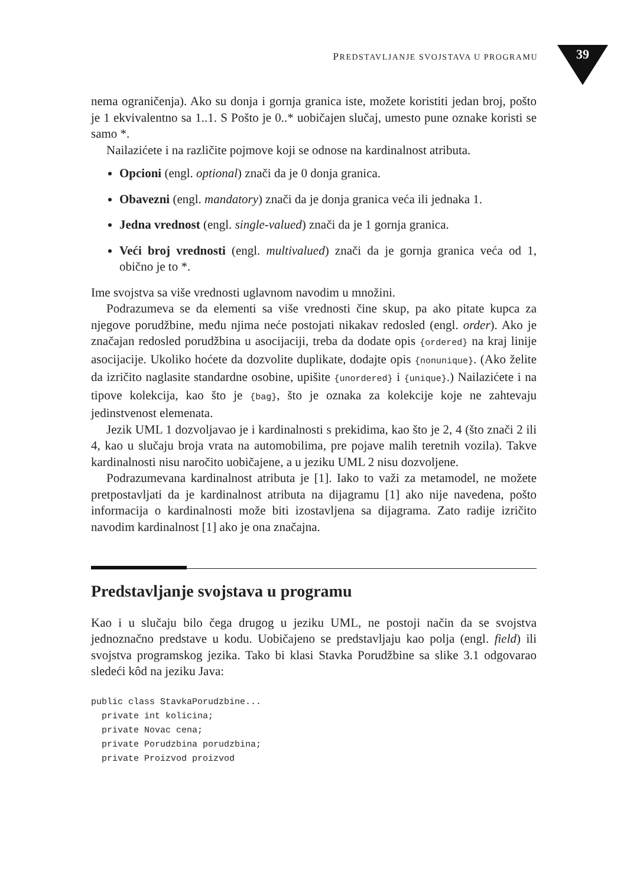PREDSTAVLJANJE SVOJSTAVA U PROGRAMU
39
nema ograničenja). Ako su donja i gornja granica iste, možete koristiti jedan broj, pošto je 1 ekvivalentno sa 1..1. S Pošto je 0..* uobičajen slučaj, umesto pune oznake koristi se samo *.
Nailazićete i na različite pojmove koji se odnose na kardinalnost atributa.
Opcioni (engl. optional) znači da je 0 donja granica.
Obavezni (engl. mandatory) znači da je donja granica veća ili jednaka 1.
Jedna vrednost (engl. single-valued) znači da je 1 gornja granica.
Veći broj vrednosti (engl. multivalued) znači da je gornja granica veća od 1, obično je to *.
Ime svojstva sa više vrednosti uglavnom navodim u množini.
Podrazumeva se da elementi sa više vrednosti čine skup, pa ako pitate kupca za njegove porudžbine, među njima neće postojati nikakav redosled (engl. order). Ako je značajan redosled porudžbina u asocijaciji, treba da dodate opis {ordered} na kraj linije asocijacije. Ukoliko hoćete da dozvolite duplikate, dodajte opis {nonunique}. (Ako želite da izričito naglasite standardne osobine, upišite {unordered} i {unique}.) Nailazićete i na tipove kolekcija, kao što je {bag}, što je oznaka za kolekcije koje ne zahtevaju jedinstvenost elemenata.
Jezik UML 1 dozvoljavao je i kardinalnosti s prekidima, kao što je 2, 4 (što znači 2 ili 4, kao u slučaju broja vrata na automobilima, pre pojave malih teretnih vozila). Takve kardinalnosti nisu naročito uobičajene, a u jeziku UML 2 nisu dozvoljene.
Podrazumevana kardinalnost atributa je [1]. Iako to važi za metamodel, ne možete pretpostavljati da je kardinalnost atributa na dijagramu [1] ako nije navedena, pošto informacija o kardinalnosti može biti izostavljena sa dijagrama. Zato radije izričito navodim kardinalnost [1] ako je ona značajna.
Predstavljanje svojstava u programu
Kao i u slučaju bilo čega drugog u jeziku UML, ne postoji način da se svojstva jednoznačno predstave u kodu. Uobičajeno se predstavljaju kao polja (engl. field) ili svojstva programskog jezika. Tako bi klasi Stavka Porudžbine sa slike 3.1 odgovarao sledeći kôd na jeziku Java:
public class StavkaPorudzbine...
  private int kolicina;
  private Novac cena;
  private Porudzbina porudzbina;
  private Proizvod proizvod